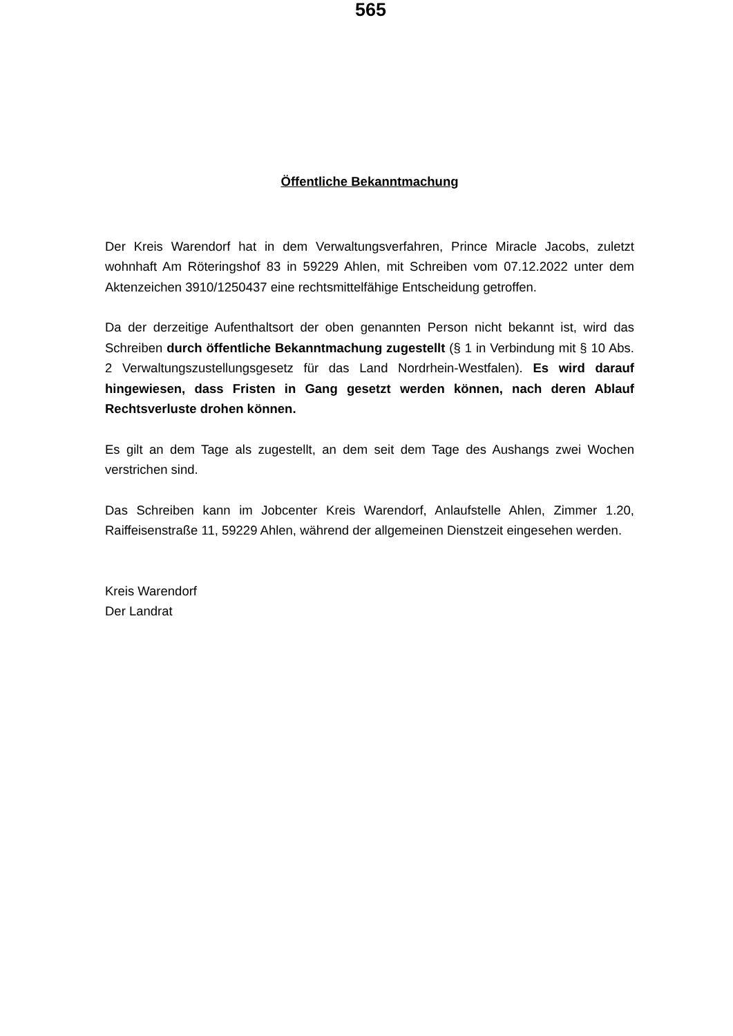565
Öffentliche Bekanntmachung
Der Kreis Warendorf hat in dem Verwaltungsverfahren, Prince Miracle Jacobs, zuletzt wohnhaft Am Röteringshof 83 in 59229 Ahlen, mit Schreiben vom 07.12.2022 unter dem Aktenzeichen 3910/1250437 eine rechtsmittelfähige Entscheidung getroffen.
Da der derzeitige Aufenthaltsort der oben genannten Person nicht bekannt ist, wird das Schreiben durch öffentliche Bekanntmachung zugestellt (§ 1 in Verbindung mit § 10 Abs. 2 Verwaltungszustellungsgesetz für das Land Nordrhein-Westfalen). Es wird darauf hingewiesen, dass Fristen in Gang gesetzt werden können, nach deren Ablauf Rechtsverluste drohen können.
Es gilt an dem Tage als zugestellt, an dem seit dem Tage des Aushangs zwei Wochen verstrichen sind.
Das Schreiben kann im Jobcenter Kreis Warendorf, Anlaufstelle Ahlen, Zimmer 1.20, Raiffeisenstraße 11, 59229 Ahlen, während der allgemeinen Dienstzeit eingesehen werden.
Kreis Warendorf
Der Landrat